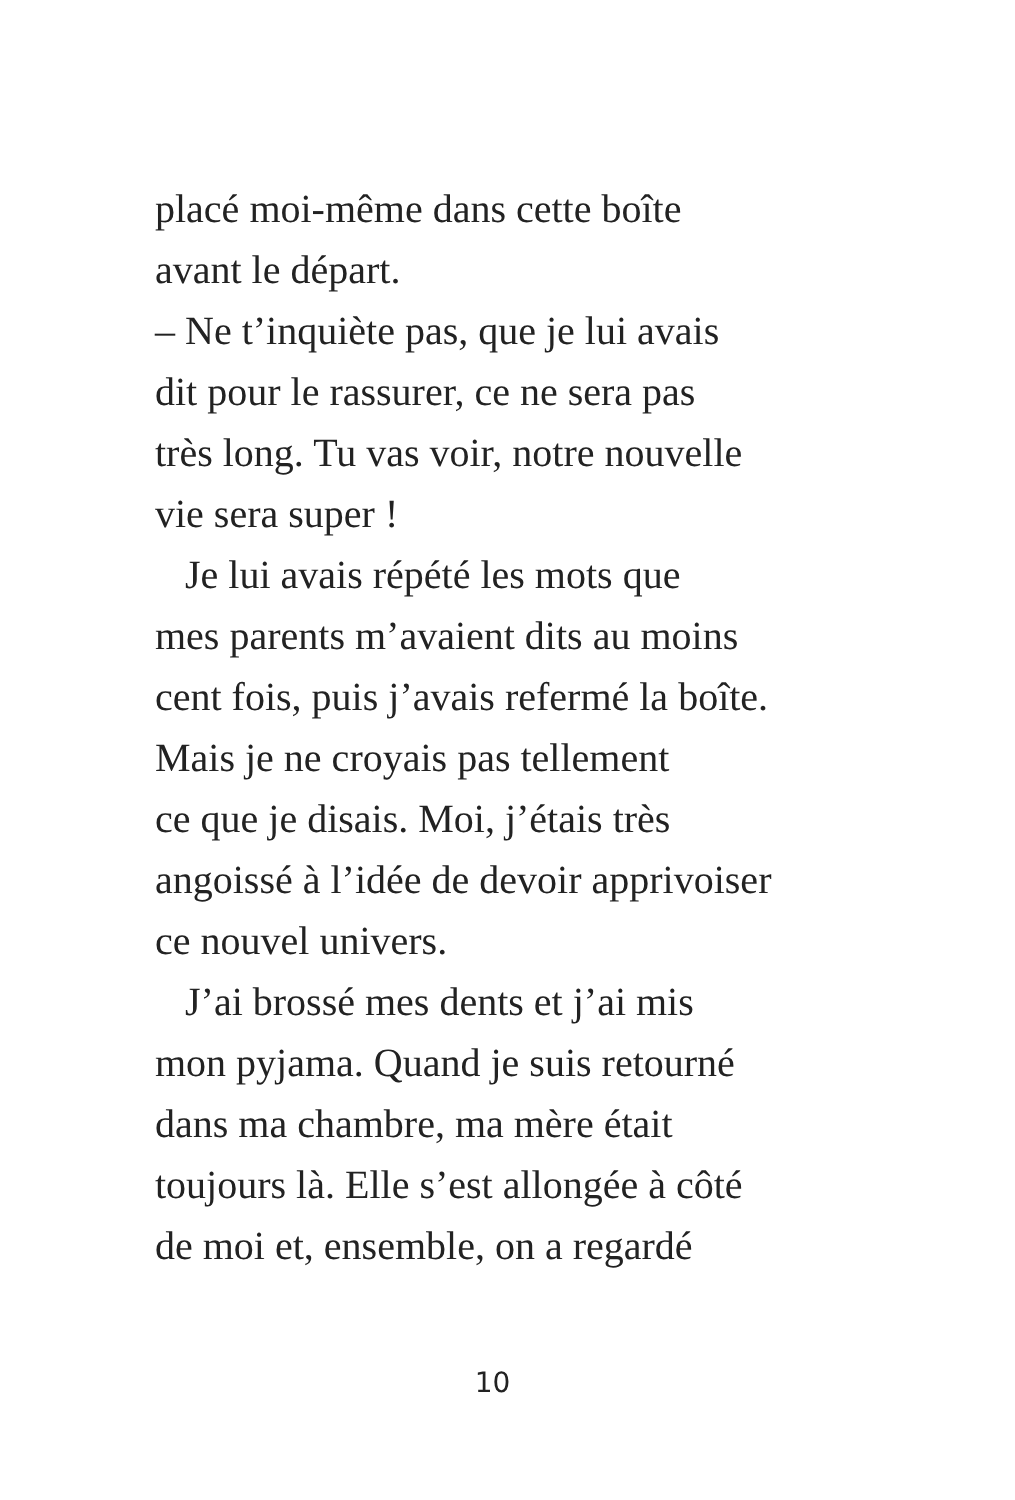placé moi-même dans cette boîte
avant le départ.
– Ne t’inquiète pas, que je lui avais
dit pour le rassurer, ce ne sera pas
très long. Tu vas voir, notre nouvelle
vie sera super !
Je lui avais répété les mots que
mes parents m’avaient dits au moins
cent fois, puis j’avais refermé la boîte.
Mais je ne croyais pas tellement
ce que je disais. Moi, j’étais très
angoissé à l’idée de devoir apprivoiser
ce nouvel univers.
J’ai brossé mes dents et j’ai mis
mon pyjama. Quand je suis retourné
dans ma chambre, ma mère était
toujours là. Elle s’est allongée à côté
de moi et, ensemble, on a regardé
10